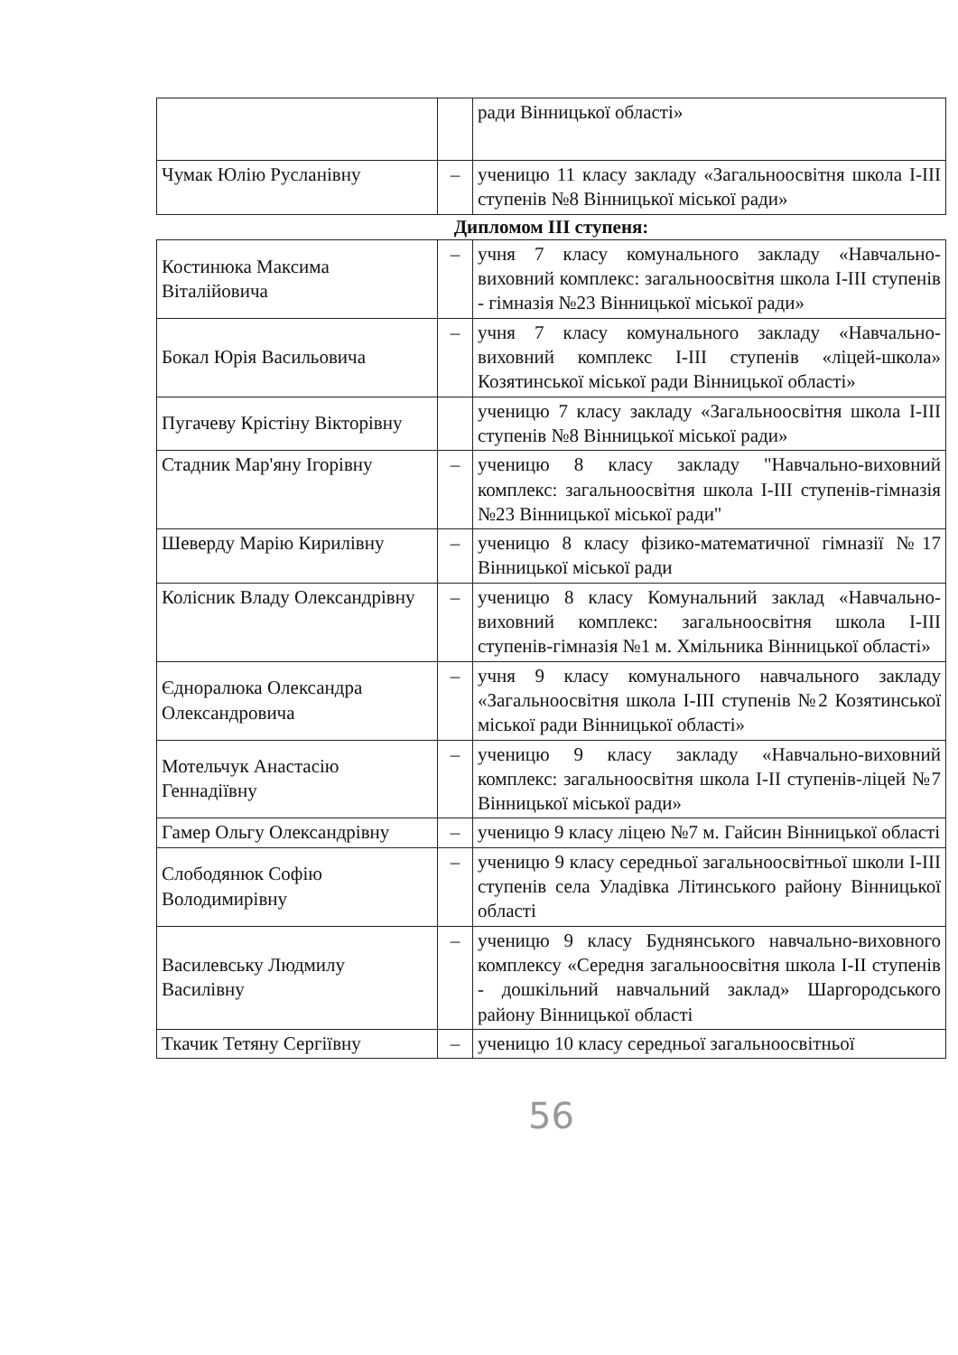| | | ради Вінницької області» |
| Чумак Юлію Русланівну | – | ученицю 11 класу закладу «Загальноосвітня школа I-III ступенів №8 Вінницької міської ради» |
| Дипломом ІІІ ступеня: | | |
| Костинюка Максима Віталійовича | – | учня 7 класу комунального закладу «Навчально-виховний комплекс: загальноосвітня школа І-ІІІ ступенів - гімназія №23 Вінницької міської ради» |
| Бокал Юрія Васильовича | – | учня 7 класу комунального закладу «Навчально-виховний комплекс І-ІІІ ступенів «ліцей-школа» Козятинської міської ради Вінницької області» |
| Пугачеву Крістіну Вікторівну | | ученицю 7 класу закладу «Загальноосвітня школа I-III ступенів №8 Вінницької міської ради» |
| Стадник Мар'яну Ігорівну | – | ученицю 8 класу закладу "Навчально-виховний комплекс: загальноосвітня школа І-ІІІ ступенів-гімназія №23 Вінницької міської ради" |
| Шеверду Марію Кирилівну | – | ученицю 8 класу фізико-математичної гімназії №17 Вінницької міської ради |
| Колісник Владу Олександрівну | – | ученицю 8 класу Комунальний заклад «Навчально-виховний комплекс: загальноосвітня школа І-ІІІ ступенів-гімназія №1 м. Хмільника Вінницької області» |
| Єдноралюка Олександра Олександровича | – | учня 9 класу комунального навчального закладу «Загальноосвітня школа І-ІІІ ступенів №2 Козятинської міської ради Вінницької області» |
| Мотельчук Анастасію Геннадіївну | – | ученицю 9 класу закладу «Навчально-виховний комплекс: загальноосвітня школа І-ІІ ступенів-ліцей №7 Вінницької міської ради» |
| Гамер Ольгу Олександрівну | – | ученицю 9 класу ліцею №7 м. Гайсин Вінницької області |
| Слободянюк Софію Володимирівну | – | ученицю 9 класу середньої загальноосвітньої школи І-ІІІ ступенів села Уладівка Літинського району Вінницької області |
| Василевську Людмилу Василівну | – | ученицю 9 класу Буднянського навчально-виховного комплексу «Середня загальноосвітня школа І-ІІ ступенів - дошкільний навчальний заклад» Шаргородського району Вінницької області |
| Ткачик Тетяну Сергіївну | – | ученицю 10 класу середньої загальноосвітньої |
56